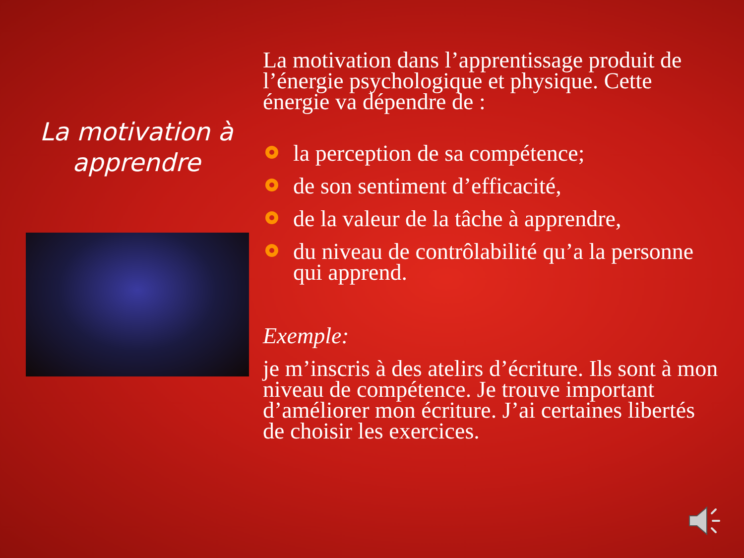La motivation à
apprendre
La motivation dans l’apprentissage produit de l’énergie psychologique et physique. Cette énergie va dépendre de :
la perception de sa compétence;
de son sentiment d’efficacité,
de la valeur de la tâche à apprendre,
du niveau de contrôlabilité qu’a la personne qui apprend.
Exemple:
je m’inscris à des atelirs d’écriture. Ils sont à mon niveau de compétence. Je trouve important d’améliorer mon écriture. J’ai certaines libertés de choisir les exercices.